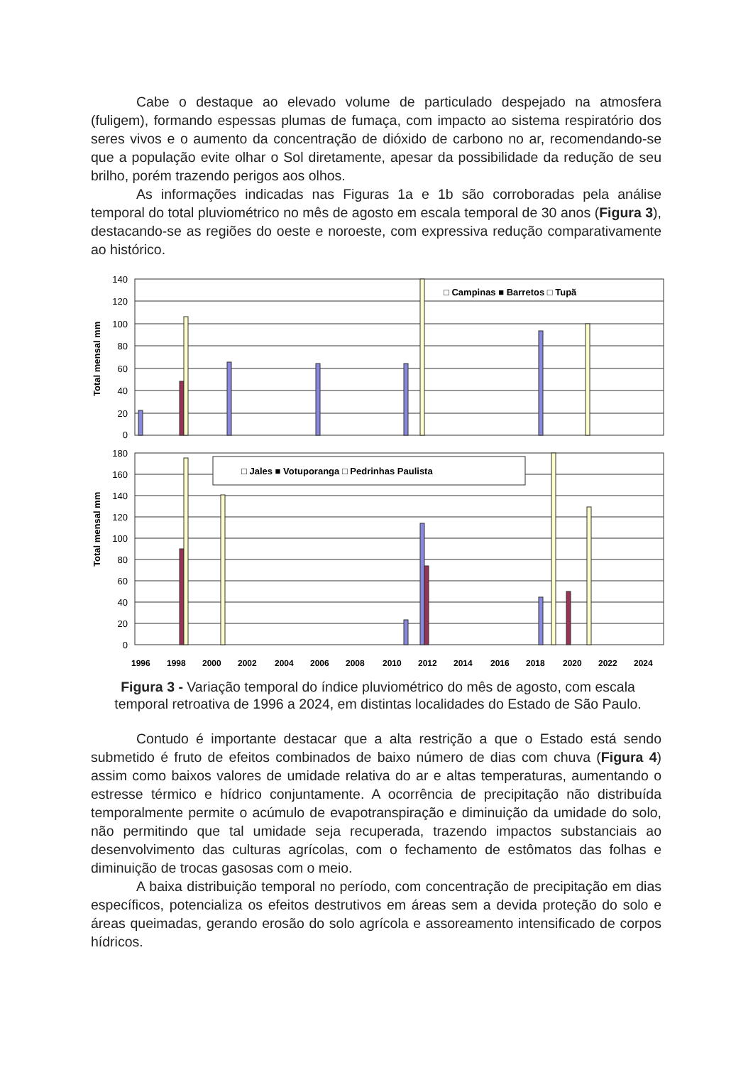Cabe o destaque ao elevado volume de particulado despejado na atmosfera (fuligem), formando espessas plumas de fumaça, com impacto ao sistema respiratório dos seres vivos e o aumento da concentração de dióxido de carbono no ar, recomendando-se que a população evite olhar o Sol diretamente, apesar da possibilidade da redução de seu brilho, porém trazendo perigos aos olhos.
As informações indicadas nas Figuras 1a e 1b são corroboradas pela análise temporal do total pluviométrico no mês de agosto em escala temporal de 30 anos (Figura 3), destacando-se as regiões do oeste e noroeste, com expressiva redução comparativamente ao histórico.
140
120
100
80
60
40
20
0
Total mensal mm
□ Campinas ■ Barretos □ Tupã
180
160
140
120
100
80
60
40
20
0
Total mensal mm
□ Jales ■ Votuporanga □ Pedrinhas Paulista
1996
1998
2000
2002
2004
2006
2008
2010
2012
2014
2016
2018
2020
2022
2024
Figura 3 - Variação temporal do índice pluviométrico do mês de agosto, com escala
temporal retroativa de 1996 a 2024, em distintas localidades do Estado de São Paulo.
Contudo é importante destacar que a alta restrição a que o Estado está sendo submetido é fruto de efeitos combinados de baixo número de dias com chuva (Figura 4) assim como baixos valores de umidade relativa do ar e altas temperaturas, aumentando o estresse térmico e hídrico conjuntamente. A ocorrência de precipitação não distribuída temporalmente permite o acúmulo de evapotranspiração e diminuição da umidade do solo, não permitindo que tal umidade seja recuperada, trazendo impactos substanciais ao desenvolvimento das culturas agrícolas, com o fechamento de estômatos das folhas e diminuição de trocas gasosas com o meio.
A baixa distribuição temporal no período, com concentração de precipitação em dias específicos, potencializa os efeitos destrutivos em áreas sem a devida proteção do solo e áreas queimadas, gerando erosão do solo agrícola e assoreamento intensificado de corpos hídricos.